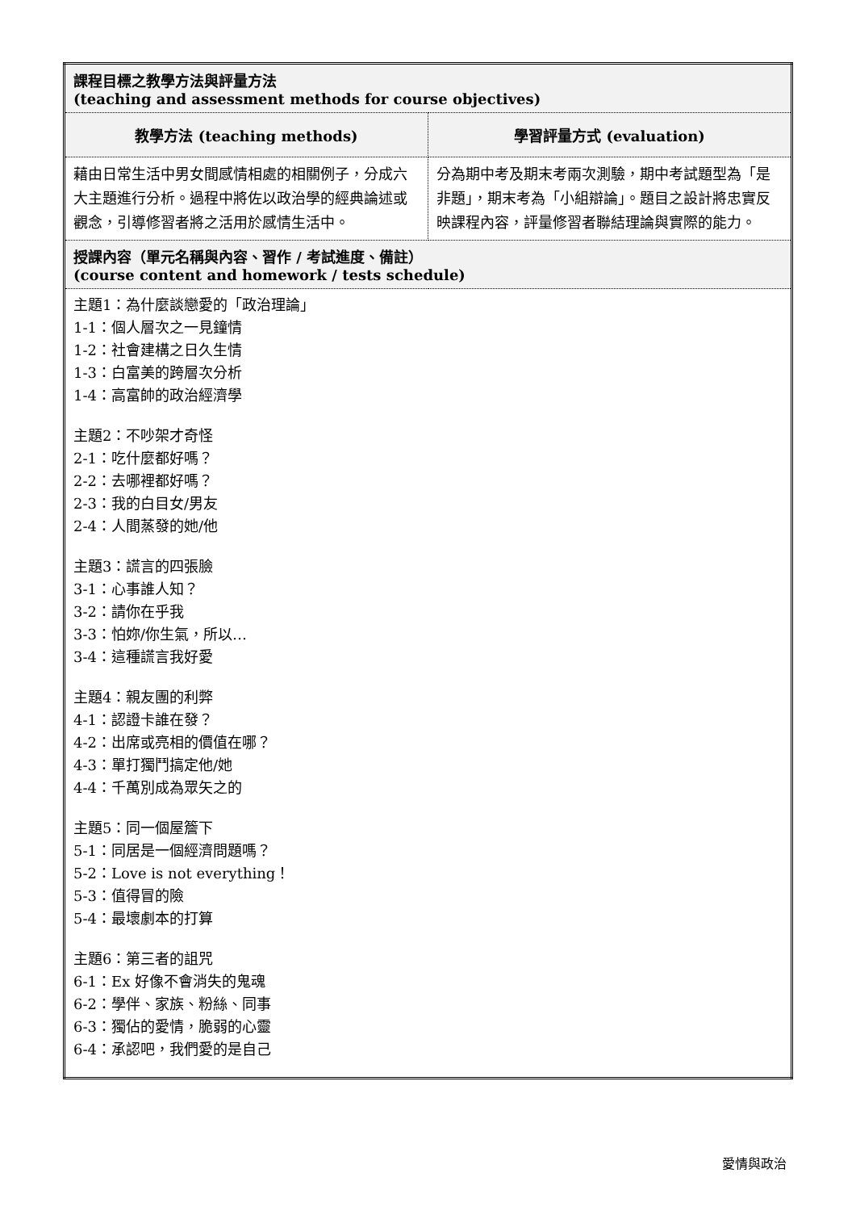| 課程目標之教學方法與評量方法 (teaching and assessment methods for course objectives) | |
| 教學方法 (teaching methods) | 學習評量方式 (evaluation) |
| 藉由日常生活中男女間感情相處的相關例子，分成六大主題進行分析。過程中將佐以政治學的經典論述或觀念，引導修習者將之活用於感情生活中。 | 分為期中考及期末考兩次測驗，期中考試題型為「是非題」，期末考為「小組辯論」。題目之設計將忠實反映課程內容，評量修習者聯結理論與實際的能力。 |
| 授課內容（單元名稱與內容、習作 / 考試進度、備註） (course content and homework / tests schedule) | |
| 主題1：為什麼談戀愛的「政治理論」 1-1：個人層次之一見鐘情 1-2：社會建構之日久生情 1-3：白富美的跨層次分析 1-4：高富帥的政治經濟學 主題2：不吵架才奇怪 2-1：吃什麼都好嗎？ 2-2：去哪裡都好嗎？ 2-3：我的白目女/男友 2-4：人間蒸發的她/他 主題3：謊言的四張臉 3-1：心事誰人知？ 3-2：請你在乎我 3-3：怕妳/你生氣，所以… 3-4：這種謊言我好愛 主題4：親友團的利弊 4-1：認證卡誰在發？ 4-2：出席或亮相的價值在哪？ 4-3：單打獨鬥搞定他/她 4-4：千萬別成為眾矢之的 主題5：同一個屋簷下 5-1：同居是一個經濟問題嗎？ 5-2：Love is not everything！ 5-3：值得冒的險 5-4：最壞劇本的打算 主題6：第三者的詛咒 6-1：Ex 好像不會消失的鬼魂 6-2：學伴、家族、粉絲、同事 6-3：獨佔的愛情，脆弱的心靈 6-4：承認吧，我們愛的是自己 | |
愛情與政治